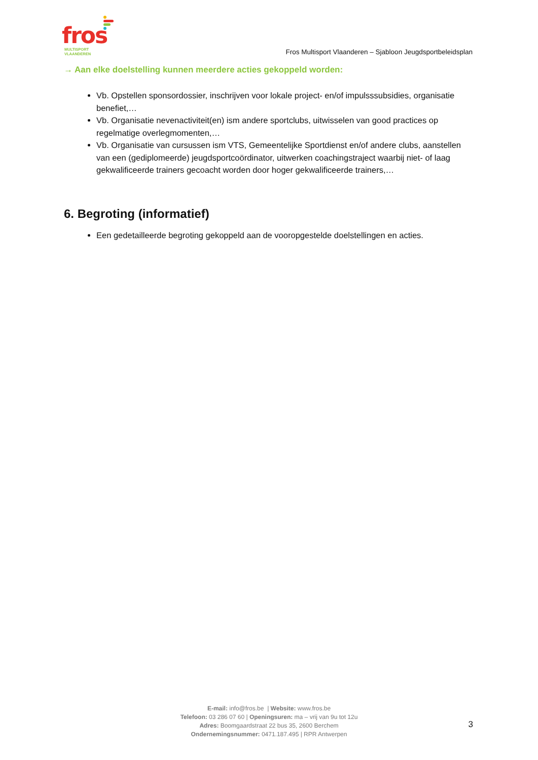fros
MULTISPORT
VLAANDEREN
Fros Multisport Vlaanderen – Sjabloon Jeugdsportbeleidsplan
→ Aan elke doelstelling kunnen meerdere acties gekoppeld worden:
Vb. Opstellen sponsordossier, inschrijven voor lokale project- en/of impulsssubsidies, organisatie benefiet,…
Vb. Organisatie nevenactiviteit(en) ism andere sportclubs, uitwisselen van good practices op regelmatige overlegmomenten,…
Vb. Organisatie van cursussen ism VTS, Gemeentelijke Sportdienst en/of andere clubs, aanstellen van een (gediplomeerde) jeugdsportcoördinator, uitwerken coachingstraject waarbij niet- of laag gekwalificeerde trainers gecoacht worden door hoger gekwalificeerde trainers,…
6. Begroting (informatief)
Een gedetailleerde begroting gekoppeld aan de vooropgestelde doelstellingen en acties.
E-mail: info@fros.be | Website: www.fros.be
Telefoon: 03 286 07 60 | Openingsuren: ma – vrij van 9u tot 12u
Adres: Boomgaardstraat 22 bus 35, 2600 Berchem
Ondernemingsnummer: 0471.187.495 | RPR Antwerpen
3